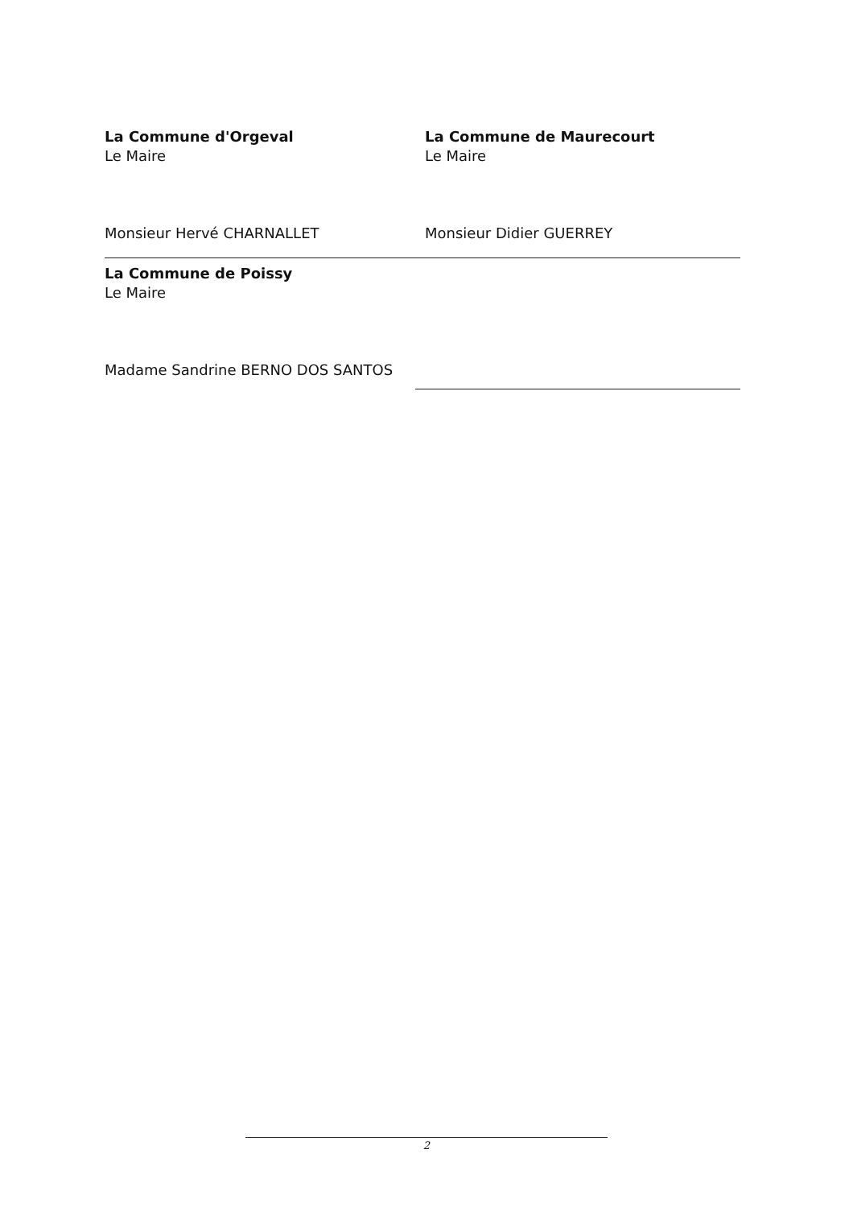La Commune d'Orgeval
Le Maire
Monsieur Hervé CHARNALLET
La Commune de Maurecourt
Le Maire
Monsieur Didier GUERREY
La Commune de Poissy
Le Maire
Madame Sandrine BERNO DOS SANTOS
2